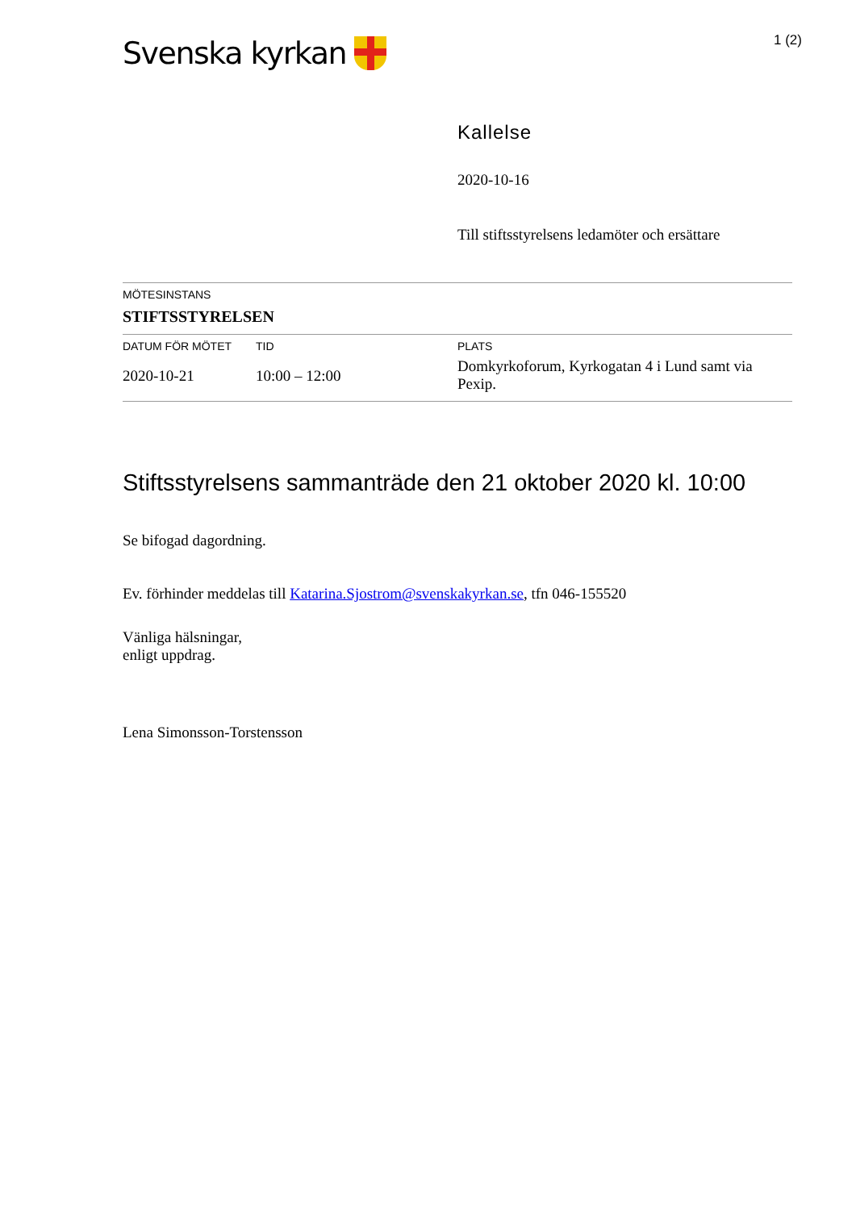Svenska kyrkan
1 (2)
Kallelse
2020-10-16
Till stiftsstyrelsens ledamöter och ersättare
| MÖTESINSTANS | | |
| --- | --- | --- |
| STIFTSSTYRELSEN | | |
| DATUM FÖR MÖTET | TID | PLATS |
| 2020-10-21 | 10:00 – 12:00 | Domkyrkoforum, Kyrkogatan 4 i Lund samt via Pexip. |
Stiftsstyrelsens sammanträde den 21 oktober 2020 kl. 10:00
Se bifogad dagordning.
Ev. förhinder meddelas till Katarina.Sjostrom@svenskakyrkan.se, tfn 046-155520
Vänliga hälsningar,
enligt uppdrag.
Lena Simonsson-Torstensson